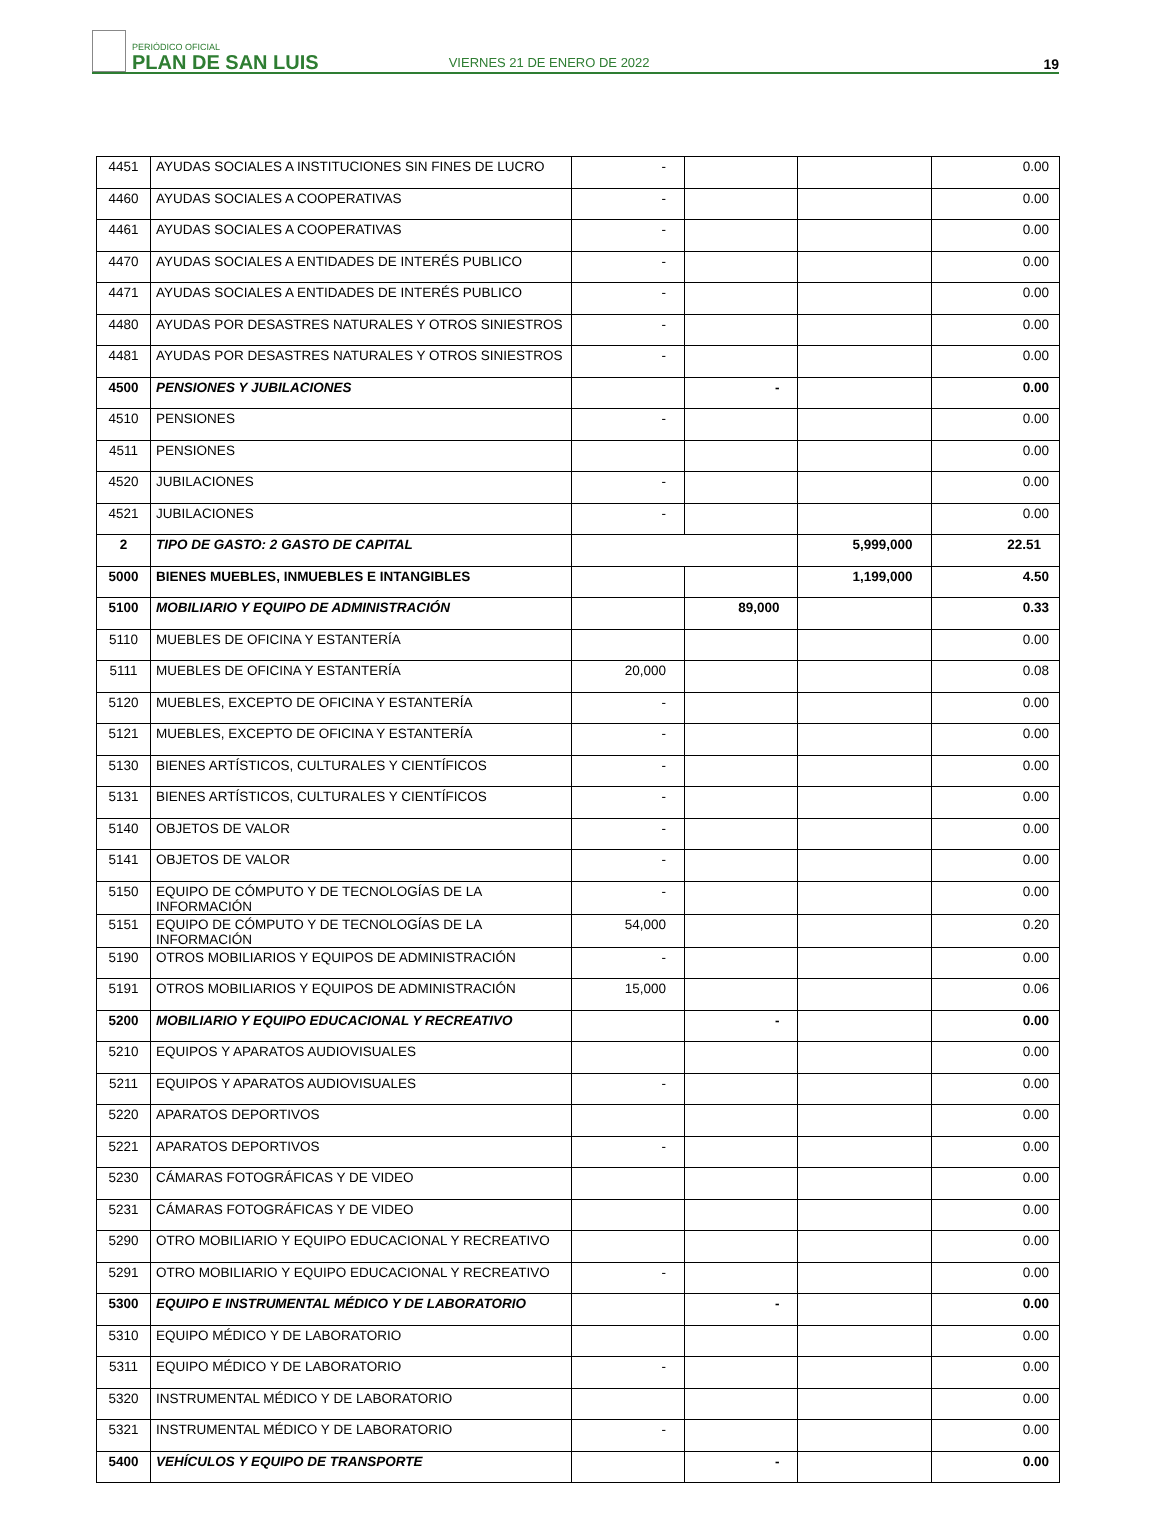PERIÓDICO OFICIAL
PLAN DE SAN LUIS
VIERNES 21 DE ENERO DE 2022
19
| 4451 | AYUDAS SOCIALES A INSTITUCIONES SIN FINES DE LUCRO | - | | | 0.00 |
| 4460 | AYUDAS SOCIALES A COOPERATIVAS | - | | | 0.00 |
| 4461 | AYUDAS SOCIALES A COOPERATIVAS | - | | | 0.00 |
| 4470 | AYUDAS SOCIALES A ENTIDADES DE INTERÉS PUBLICO | - | | | 0.00 |
| 4471 | AYUDAS SOCIALES A ENTIDADES DE INTERÉS PUBLICO | - | | | 0.00 |
| 4480 | AYUDAS POR DESASTRES NATURALES Y OTROS SINIESTROS | - | | | 0.00 |
| 4481 | AYUDAS POR DESASTRES NATURALES Y OTROS SINIESTROS | - | | | 0.00 |
| 4500 | PENSIONES Y JUBILACIONES | | - | | 0.00 |
| 4510 | PENSIONES | - | | | 0.00 |
| 4511 | PENSIONES | | | | 0.00 |
| 4520 | JUBILACIONES | - | | | 0.00 |
| 4521 | JUBILACIONES | - | | | 0.00 |
| 2 | TIPO DE GASTO: 2 GASTO DE CAPITAL | | | 5,999,000 | 22.51 |
| 5000 | BIENES MUEBLES, INMUEBLES E INTANGIBLES | | | 1,199,000 | 4.50 |
| 5100 | MOBILIARIO Y EQUIPO DE ADMINISTRACIÓN | | 89,000 | | 0.33 |
| 5110 | MUEBLES DE OFICINA Y ESTANTERÍA | | | | 0.00 |
| 5111 | MUEBLES DE OFICINA Y ESTANTERÍA | 20,000 | | | 0.08 |
| 5120 | MUEBLES, EXCEPTO DE OFICINA Y ESTANTERÍA | - | | | 0.00 |
| 5121 | MUEBLES, EXCEPTO DE OFICINA Y ESTANTERÍA | - | | | 0.00 |
| 5130 | BIENES ARTÍSTICOS, CULTURALES Y CIENTÍFICOS | - | | | 0.00 |
| 5131 | BIENES ARTÍSTICOS, CULTURALES Y CIENTÍFICOS | - | | | 0.00 |
| 5140 | OBJETOS DE VALOR | - | | | 0.00 |
| 5141 | OBJETOS DE VALOR | - | | | 0.00 |
| 5150 | EQUIPO DE CÓMPUTO Y DE TECNOLOGÍAS DE LA INFORMACIÓN | - | | | 0.00 |
| 5151 | EQUIPO DE CÓMPUTO Y DE TECNOLOGÍAS DE LA INFORMACIÓN | 54,000 | | | 0.20 |
| 5190 | OTROS MOBILIARIOS Y EQUIPOS DE ADMINISTRACIÓN | - | | | 0.00 |
| 5191 | OTROS MOBILIARIOS Y EQUIPOS DE ADMINISTRACIÓN | 15,000 | | | 0.06 |
| 5200 | MOBILIARIO Y EQUIPO EDUCACIONAL Y RECREATIVO | | - | | 0.00 |
| 5210 | EQUIPOS Y APARATOS AUDIOVISUALES | | | | 0.00 |
| 5211 | EQUIPOS Y APARATOS AUDIOVISUALES | - | | | 0.00 |
| 5220 | APARATOS DEPORTIVOS | | | | 0.00 |
| 5221 | APARATOS DEPORTIVOS | - | | | 0.00 |
| 5230 | CÁMARAS FOTOGRÁFICAS Y DE VIDEO | | | | 0.00 |
| 5231 | CÁMARAS FOTOGRÁFICAS Y DE VIDEO | | | | 0.00 |
| 5290 | OTRO MOBILIARIO Y EQUIPO EDUCACIONAL Y RECREATIVO | | | | 0.00 |
| 5291 | OTRO MOBILIARIO Y EQUIPO EDUCACIONAL Y RECREATIVO | - | | | 0.00 |
| 5300 | EQUIPO E INSTRUMENTAL MÉDICO Y DE LABORATORIO | | - | | 0.00 |
| 5310 | EQUIPO MÉDICO Y DE LABORATORIO | | | | 0.00 |
| 5311 | EQUIPO MÉDICO Y DE LABORATORIO | - | | | 0.00 |
| 5320 | INSTRUMENTAL MÉDICO Y DE LABORATORIO | | | | 0.00 |
| 5321 | INSTRUMENTAL MÉDICO Y DE LABORATORIO | - | | | 0.00 |
| 5400 | VEHÍCULOS Y EQUIPO DE TRANSPORTE | | - | | 0.00 |